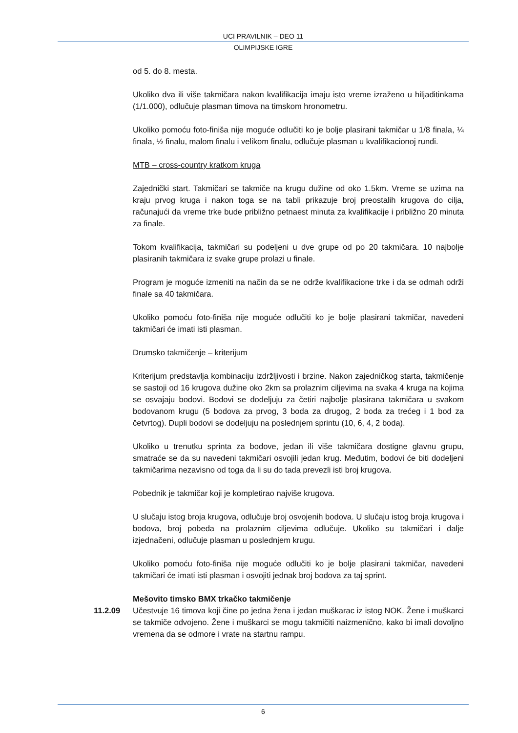UCI PRAVILNIK – DEO 11
OLIMPIJSKE IGRE
od 5. do 8. mesta.
Ukoliko dva ili više takmičara nakon kvalifikacija imaju isto vreme izraženo u hiljaditinkama (1/1.000), odlučuje plasman timova na timskom hronometru.
Ukoliko pomoću foto-finiša nije moguće odlučiti ko je bolje plasirani takmičar u 1/8 finala, ¼ finala, ½ finalu, malom finalu i velikom finalu, odlučuje plasman u kvalifikacionoj rundi.
MTB – cross-country kratkom kruga
Zajednički start. Takmičari se takmiče na krugu dužine od oko 1.5km. Vreme se uzima na kraju prvog kruga i nakon toga se na tabli prikazuje broj preostalih krugova do cilja, računajući da vreme trke bude približno petnaest minuta za kvalifikacije i približno 20 minuta za finale.
Tokom kvalifikacija, takmičari su podeljeni u dve grupe od po 20 takmičara. 10 najbolje plasiranih takmičara iz svake grupe prolazi u finale.
Program je moguće izmeniti na način da se ne održe kvalifikacione trke i da se odmah održi finale sa 40 takmičara.
Ukoliko pomoću foto-finiša nije moguće odlučiti ko je bolje plasirani takmičar, navedeni takmičari će imati isti plasman.
Drumsko takmičenje – kriterijum
Kriterijum predstavlja kombinaciju izdržljivosti i brzine. Nakon zajedničkog starta, takmičenje se sastoji od 16 krugova dužine oko 2km sa prolaznim ciljevima na svaka 4 kruga na kojima se osvajaju bodovi. Bodovi se dodeljuju za četiri najbolje plasirana takmičara u svakom bodovanom krugu (5 bodova za prvog, 3 boda za drugog, 2 boda za trećeg i 1 bod za četvrtog). Dupli bodovi se dodeljuju na poslednjem sprintu (10, 6, 4, 2 boda).
Ukoliko u trenutku sprinta za bodove, jedan ili više takmičara dostigne glavnu grupu, smatraće se da su navedeni takmičari osvojili jedan krug. Međutim, bodovi će biti dodeljeni takmičarima nezavisno od toga da li su do tada prevezli isti broj krugova.
Pobednik je takmičar koji je kompletirao najviše krugova.
U slučaju istog broja krugova, odlučuje broj osvojenih bodova. U slučaju istog broja krugova i bodova, broj pobeda na prolaznim ciljevima odlučuje. Ukoliko su takmičari i dalje izjednačeni, odlučuje plasman u poslednjem krugu.
Ukoliko pomoću foto-finiša nije moguće odlučiti ko je bolje plasirani takmičar, navedeni takmičari će imati isti plasman i osvojiti jednak broj bodova za taj sprint.
Mešovito timsko BMX trkačko takmičenje
11.2.09 Učestvuje 16 timova koji čine po jedna žena i jedan muškarac iz istog NOK. Žene i muškarci se takmiče odvojeno. Žene i muškarci se mogu takmičiti naizmenično, kako bi imali dovoljno vremena da se odmore i vrate na startnu rampu.
6